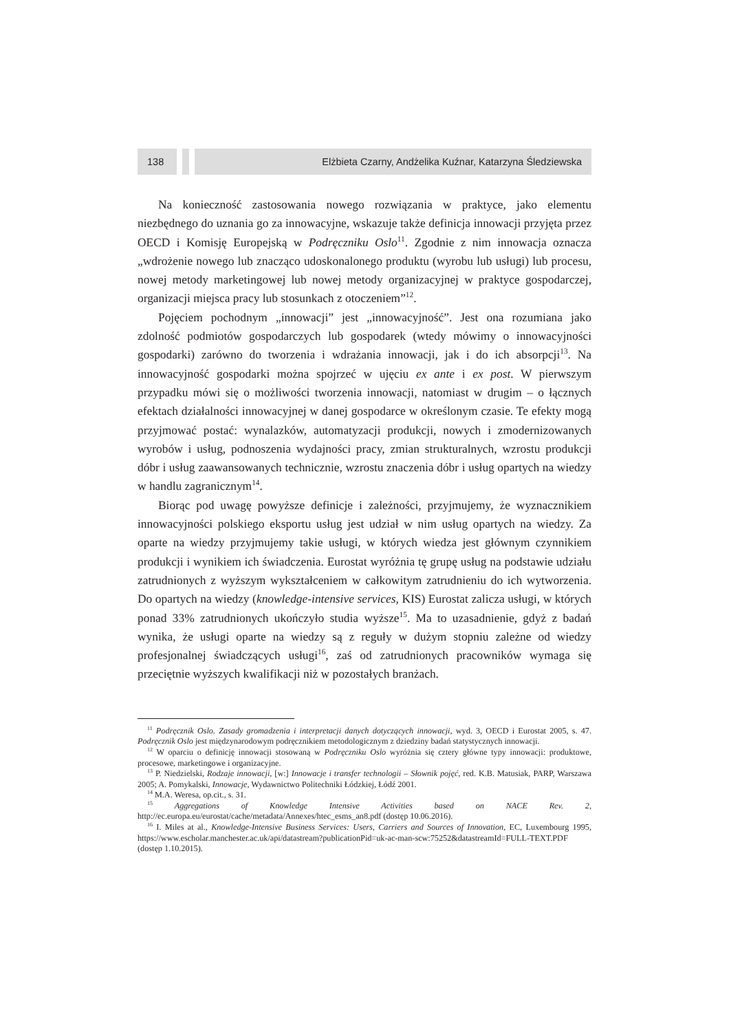138 Elżbieta Czarny, Andżelika Kuźnar, Katarzyna Śledziewska
Na konieczność zastosowania nowego rozwiązania w praktyce, jako elementu niezbędnego do uznania go za innowacyjne, wskazuje także definicja innowacji przyjęta przez OECD i Komisję Europejską w Podręczniku Oslo<sup>11</sup>. Zgodnie z nim innowacja oznacza „wdrożenie nowego lub znacząco udoskonalonego produktu (wyrobu lub usługi) lub procesu, nowej metody marketingowej lub nowej metody organizacyjnej w praktyce gospodarczej, organizacji miejsca pracy lub stosunkach z otoczeniem”<sup>12</sup>.
Pojęciem pochodnym „innowacji” jest „innowacyjność”. Jest ona rozumiana jako zdolność podmiotów gospodarczych lub gospodarek (wtedy mówimy o innowacyjności gospodarki) zarówno do tworzenia i wdrażania innowacji, jak i do ich absorpcji<sup>13</sup>. Na innowacyjność gospodarki można spojrzeć w ujęciu ex ante i ex post. W pierwszym przypadku mówi się o możliwości tworzenia innowacji, natomiast w drugim – o łącznych efektach działalności innowacyjnej w danej gospodarce w określonym czasie. Te efekty mogą przyjmować postać: wynalazków, automatyzacji produkcji, nowych i zmodernizowanych wyrobów i usług, podnoszenia wydajności pracy, zmian strukturalnych, wzrostu produkcji dóbr i usług zaawansowanych technicznie, wzrostu znaczenia dóbr i usług opartych na wiedzy w handlu zagranicznym<sup>14</sup>.
Biorąc pod uwagę powyższe definicje i zależności, przyjmujemy, że wyznacznikiem innowacyjności polskiego eksportu usług jest udział w nim usług opartych na wiedzy. Za oparte na wiedzy przyjmujemy takie usługi, w których wiedza jest głównym czynnikiem produkcji i wynikiem ich świadczenia. Eurostat wyróżnia tę grupę usług na podstawie udziału zatrudnionych z wyższym wykształceniem w całkowitym zatrudnieniu do ich wytworzenia. Do opartych na wiedzy (knowledge-intensive services, KIS) Eurostat zalicza usługi, w których ponad 33% zatrudnionych ukończyło studia wyższe<sup>15</sup>. Ma to uzasadnienie, gdyż z badań wynika, że usługi oparte na wiedzy są z reguły w dużym stopniu zależne od wiedzy profesjonalnej świadczących usługi<sup>16</sup>, zaś od zatrudnionych pracowników wymaga się przeciętnie wyższych kwalifikacji niż w pozostałych branżach.
<sup>11</sup> Podręcznik Oslo. Zasady gromadzenia i interpretacji danych dotyczących innowacji, wyd. 3, OECD i Eurostat 2005, s. 47. Podręcznik Oslo jest międzynarodowym podręcznikiem metodologicznym z dziedziny badań statystycznych innowacji.
<sup>12</sup> W oparciu o definicję innowacji stosowaną w Podręczniku Oslo wyróżnia się cztery główne typy innowacji: produktowe, procesowe, marketingowe i organizacyjne.
<sup>13</sup> P. Niedzielski, Rodzaje innowacji, [w:] Innowacje i transfer technologii – Słownik pojęć, red. K.B. Matusiak, PARP, Warszawa 2005; A. Pomykalski, Innowacje, Wydawnictwo Politechniki Łódzkiej, Łódź 2001.
<sup>14</sup> M.A. Weresa, op.cit., s. 31.
<sup>15</sup> Aggregations of Knowledge Intensive Activities based on NACE Rev. 2, http://ec.europa.eu/eurostat/cache/metadata/Annexes/htec_esms_an8.pdf (dostęp 10.06.2016).
<sup>16</sup> I. Miles at al., Knowledge-Intensive Business Services: Users, Carriers and Sources of Innovation, EC, Luxembourg 1995, https://www.escholar.manchester.ac.uk/api/datastream?publicationPid=uk-ac-man-scw:75252&datastreamId=FULL-TEXT.PDF (dostęp 1.10.2015).